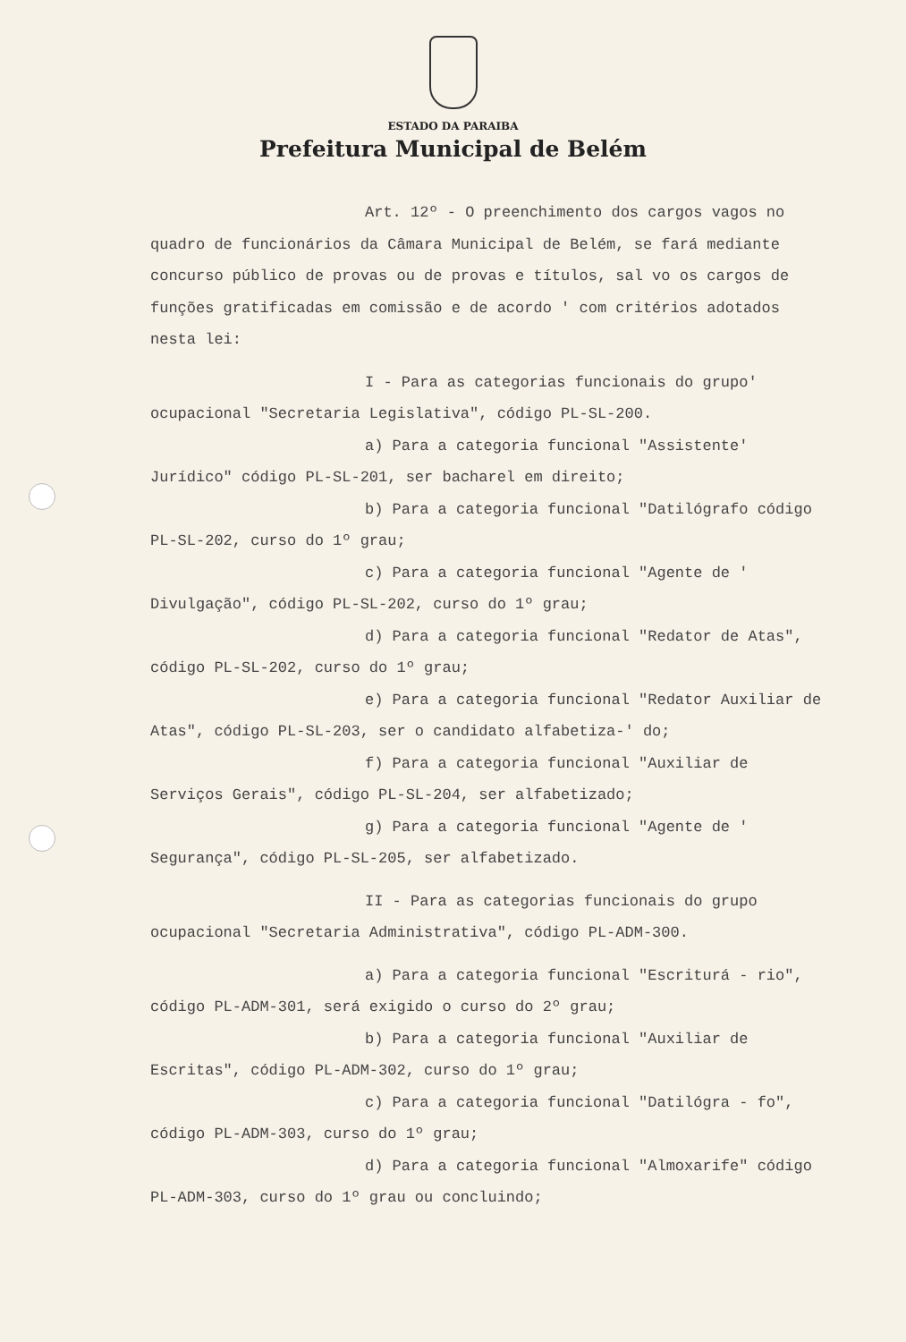ESTADO DA PARAIBA
Prefeitura Municipal de Belém
Art. 12º - O preenchimento dos cargos vagos no quadro de funcionários da Câmara Municipal de Belém, se fará mediante concurso público de provas ou de provas e títulos, sal vo os cargos de funções gratificadas em comissão e de acordo ' com critérios adotados nesta lei:
I - Para as categorias funcionais do grupo' ocupacional "Secretaria Legislativa", código PL-SL-200.
a) Para a categoria funcional "Assistente' Jurídico" código PL-SL-201, ser bacharel em direito;
b) Para a categoria funcional "Datilógrafo código PL-SL-202, curso do 1º grau;
c) Para a categoria funcional "Agente de ' Divulgação", código PL-SL-202, curso do 1º grau;
d) Para a categoria funcional "Redator de Atas", código PL-SL-202, curso do 1º grau;
e) Para a categoria funcional "Redator Auxiliar de Atas", código PL-SL-203, ser o candidato alfabetiza-' do;
f) Para a categoria funcional "Auxiliar de Serviços Gerais", código PL-SL-204, ser alfabetizado;
g) Para a categoria funcional "Agente de ' Segurança", código PL-SL-205, ser alfabetizado.
II - Para as categorias funcionais do grupo ocupacional "Secretaria Administrativa", código PL-ADM-300.
a) Para a categoria funcional "Escriturá - rio", código PL-ADM-301, será exigido o curso do 2º grau;
b) Para a categoria funcional "Auxiliar de Escritas", código PL-ADM-302, curso do 1º grau;
c) Para a categoria funcional "Datilógra - fo", código PL-ADM-303, curso do 1º grau;
d) Para a categoria funcional "Almoxarife" código PL-ADM-303, curso do 1º grau ou concluindo;